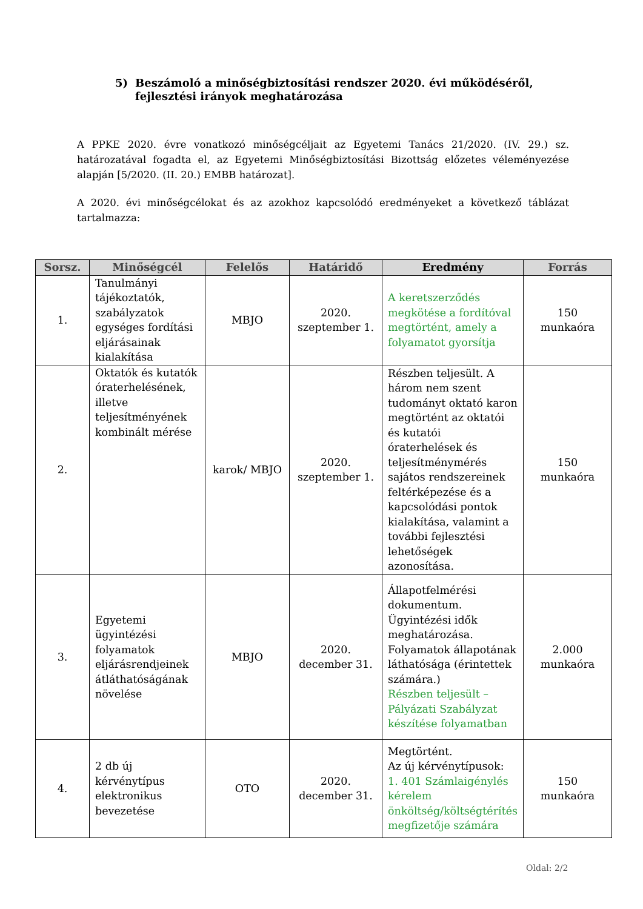5) Beszámoló a minőségbiztosítási rendszer 2020. évi működéséről,
fejlesztési irányok meghatározása
A PPKE 2020. évre vonatkozó minőségcéljait az Egyetemi Tanács 21/2020. (IV. 29.) sz. határozatával fogadta el, az Egyetemi Minőségbiztosítási Bizottság előzetes véleményezése alapján [5/2020. (II. 20.) EMBB határozat].
A 2020. évi minőségcélokat és az azokhoz kapcsolódó eredményeket a következő táblázat tartalmazza:
| Sorsz. | Minőségcél | Felelős | Határidő | Eredmény | Forrás |
| --- | --- | --- | --- | --- | --- |
| 1. | Tanulmányi tájékoztatók, szabályzatok egységes fordítási eljárásainak kialakítása | MBJO | 2020. szeptember 1. | A keretszerződés megkötése a fordítóval megtörtént, amely a folyamatot gyorsítja | 150 munkaóra |
| 2. | Oktatók és kutatók óraterhelésének, illetve teljesítményének kombinált mérése | karok/ MBJO | 2020. szeptember 1. | Részben teljesült. A három nem szent tudományt oktató karon megtörtént az oktatói és kutatói óraterhelések és teljesítménymérés sajátos rendszereinek feltérképezése és a kapcsolódási pontok kialakítása, valamint a további fejlesztési lehetőségek azonosítása. | 150 munkaóra |
| 3. | Egyetemi ügyintézési folyamatok eljárásrendjeinek átláthatóságának növelése | MBJO | 2020. december 31. | Állapotfelmérési dokumentum. Ügyintézési idők meghatározása. Folyamatok állapotának láthatósága (érintettek számára.) Részben teljesült – Pályázati Szabályzat készítése folyamatban | 2.000 munkaóra |
| 4. | 2 db új kérvénytípus elektronikus bevezetése | OTO | 2020. december 31. | Megtörtént. Az új kérvénytípusok: 1. 401 Számlaigénylés kérelem önköltség/költségtérítés megfizetője számára | 150 munkaóra |
Oldal: 2/2